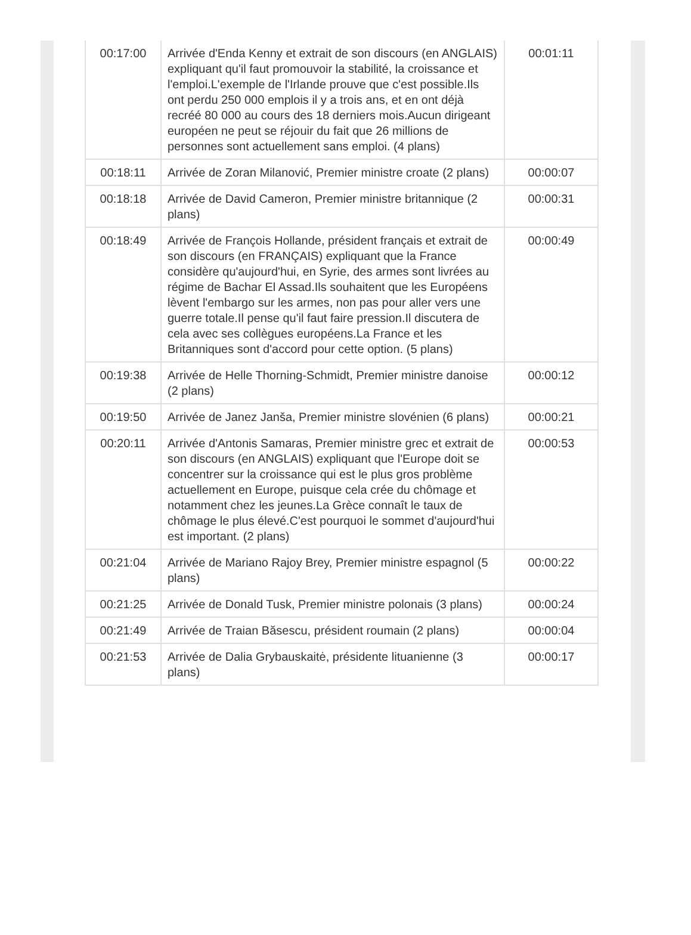| 00:17:00 | Arrivée d'Enda Kenny et extrait de son discours (en ANGLAIS) expliquant qu'il faut promouvoir la stabilité, la croissance et l'emploi.L'exemple de l'Irlande prouve que c'est possible.Ils ont perdu 250 000 emplois il y a trois ans, et en ont déjà recréé 80 000 au cours des 18 derniers mois.Aucun dirigeant européen ne peut se réjouir du fait que 26 millions de personnes sont actuellement sans emploi. (4 plans) | 00:01:11 |
| 00:18:11 | Arrivée de Zoran Milanović, Premier ministre croate (2 plans) | 00:00:07 |
| 00:18:18 | Arrivée de David Cameron, Premier ministre britannique (2 plans) | 00:00:31 |
| 00:18:49 | Arrivée de François Hollande, président français et extrait de son discours (en FRANÇAIS) expliquant que la France considère qu'aujourd'hui, en Syrie, des armes sont livrées au régime de Bachar El Assad.Ils souhaitent que les Européens lèvent l'embargo sur les armes, non pas pour aller vers une guerre totale.Il pense qu'il faut faire pression.Il discutera de cela avec ses collègues européens.La France et les Britanniques sont d'accord pour cette option. (5 plans) | 00:00:49 |
| 00:19:38 | Arrivée de Helle Thorning-Schmidt, Premier ministre danoise (2 plans) | 00:00:12 |
| 00:19:50 | Arrivée de Janez Janša, Premier ministre slovénien (6 plans) | 00:00:21 |
| 00:20:11 | Arrivée d'Antonis Samaras, Premier ministre grec et extrait de son discours (en ANGLAIS) expliquant que l'Europe doit se concentrer sur la croissance qui est le plus gros problème actuellement en Europe, puisque cela crée du chômage et notamment chez les jeunes.La Grèce connaît le taux de chômage le plus élevé.C'est pourquoi le sommet d'aujourd'hui est important. (2 plans) | 00:00:53 |
| 00:21:04 | Arrivée de Mariano Rajoy Brey, Premier ministre espagnol (5 plans) | 00:00:22 |
| 00:21:25 | Arrivée de Donald Tusk, Premier ministre polonais (3 plans) | 00:00:24 |
| 00:21:49 | Arrivée de Traian Băsescu, président roumain (2 plans) | 00:00:04 |
| 00:21:53 | Arrivée de Dalia Grybauskaitė, présidente lituanienne (3 plans) | 00:00:17 |